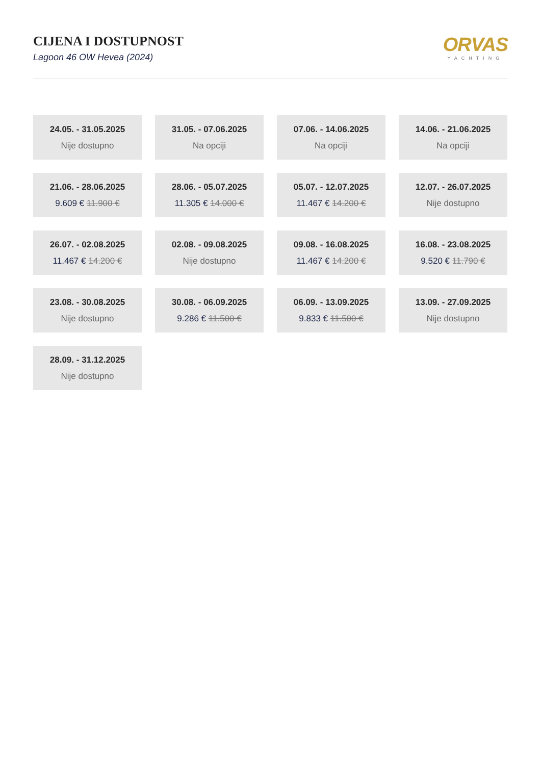CIJENA I DOSTUPNOST
Lagoon 46 OW Hevea (2024)
ORVAS
YACHTING
24.05. - 31.05.2025
Nije dostupno
31.05. - 07.06.2025
Na opciji
07.06. - 14.06.2025
Na opciji
14.06. - 21.06.2025
Na opciji
21.06. - 28.06.2025
9.609 € 11.900 €
28.06. - 05.07.2025
11.305 € 14.000 €
05.07. - 12.07.2025
11.467 € 14.200 €
12.07. - 26.07.2025
Nije dostupno
26.07. - 02.08.2025
11.467 € 14.200 €
02.08. - 09.08.2025
Nije dostupno
09.08. - 16.08.2025
11.467 € 14.200 €
16.08. - 23.08.2025
9.520 € 11.790 €
23.08. - 30.08.2025
Nije dostupno
30.08. - 06.09.2025
9.286 € 11.500 €
06.09. - 13.09.2025
9.833 € 11.500 €
13.09. - 27.09.2025
Nije dostupno
28.09. - 31.12.2025
Nije dostupno